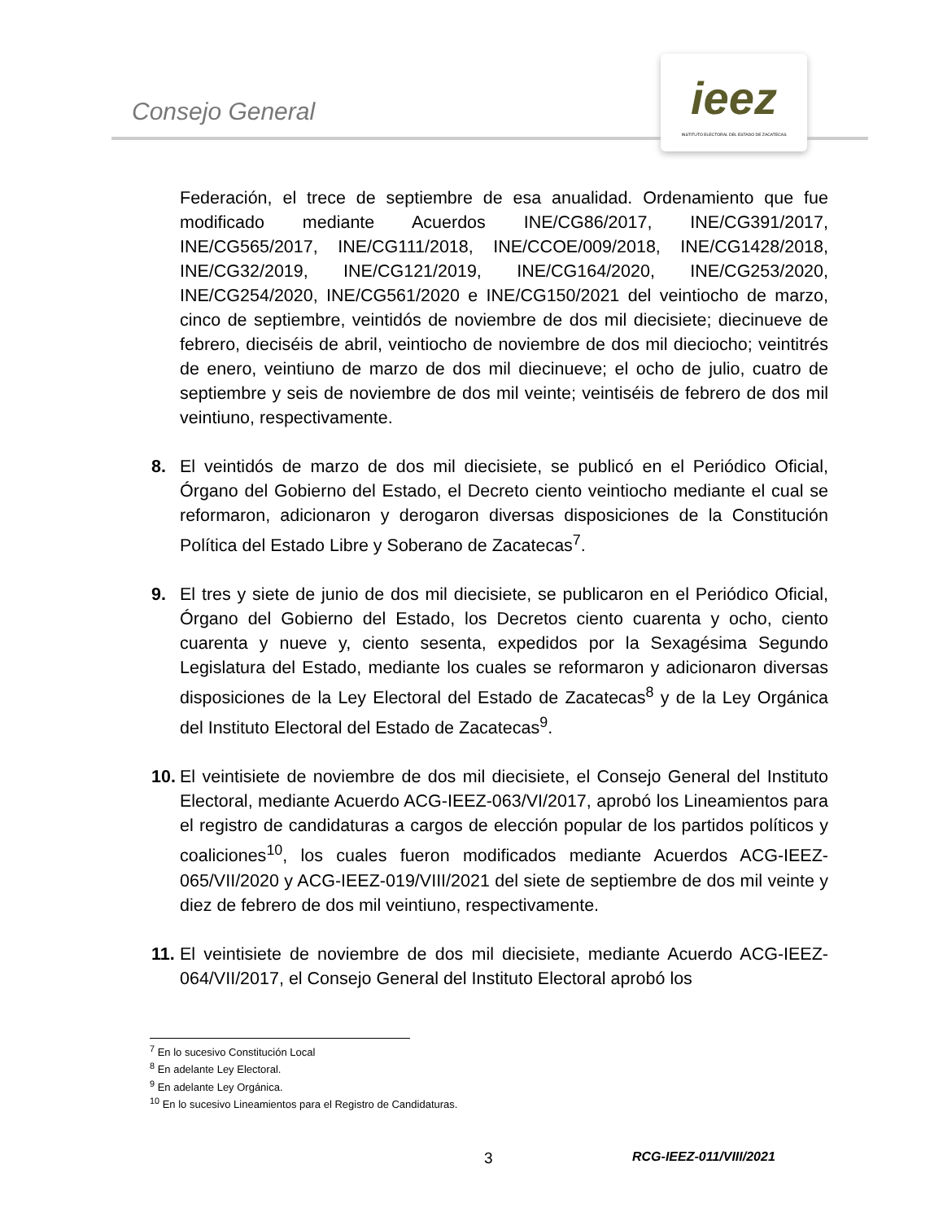Consejo General
ieez
INSTITUTO ELECTORAL DEL ESTADO DE ZACATECAS
Federación, el trece de septiembre de esa anualidad. Ordenamiento que fue modificado mediante Acuerdos INE/CG86/2017, INE/CG391/2017, INE/CG565/2017, INE/CG111/2018, INE/CCOE/009/2018, INE/CG1428/2018, INE/CG32/2019, INE/CG121/2019, INE/CG164/2020, INE/CG253/2020, INE/CG254/2020, INE/CG561/2020 e INE/CG150/2021 del veintiocho de marzo, cinco de septiembre, veintidós de noviembre de dos mil diecisiete; diecinueve de febrero, dieciséis de abril, veintiocho de noviembre de dos mil dieciocho; veintitrés de enero, veintiuno de marzo de dos mil diecinueve; el ocho de julio, cuatro de septiembre y seis de noviembre de dos mil veinte; veintiséis de febrero de dos mil veintiuno, respectivamente.
8. El veintidós de marzo de dos mil diecisiete, se publicó en el Periódico Oficial, Órgano del Gobierno del Estado, el Decreto ciento veintiocho mediante el cual se reformaron, adicionaron y derogaron diversas disposiciones de la Constitución Política del Estado Libre y Soberano de Zacatecas<sup>7</sup>.
9. El tres y siete de junio de dos mil diecisiete, se publicaron en el Periódico Oficial, Órgano del Gobierno del Estado, los Decretos ciento cuarenta y ocho, ciento cuarenta y nueve y, ciento sesenta, expedidos por la Sexagésima Segundo Legislatura del Estado, mediante los cuales se reformaron y adicionaron diversas disposiciones de la Ley Electoral del Estado de Zacatecas<sup>8</sup> y de la Ley Orgánica del Instituto Electoral del Estado de Zacatecas<sup>9</sup>.
10. El veintisiete de noviembre de dos mil diecisiete, el Consejo General del Instituto Electoral, mediante Acuerdo ACG-IEEZ-063/VI/2017, aprobó los Lineamientos para el registro de candidaturas a cargos de elección popular de los partidos políticos y coaliciones<sup>10</sup>, los cuales fueron modificados mediante Acuerdos ACG-IEEZ-065/VII/2020 y ACG-IEEZ-019/VIII/2021 del siete de septiembre de dos mil veinte y diez de febrero de dos mil veintiuno, respectivamente.
11. El veintisiete de noviembre de dos mil diecisiete, mediante Acuerdo ACG-IEEZ-064/VII/2017, el Consejo General del Instituto Electoral aprobó los
<sup>7</sup> En lo sucesivo Constitución Local
<sup>8</sup> En adelante Ley Electoral.
<sup>9</sup> En adelante Ley Orgánica.
<sup>10</sup> En lo sucesivo Lineamientos para el Registro de Candidaturas.
3 RCG-IEEZ-011/VIII/2021